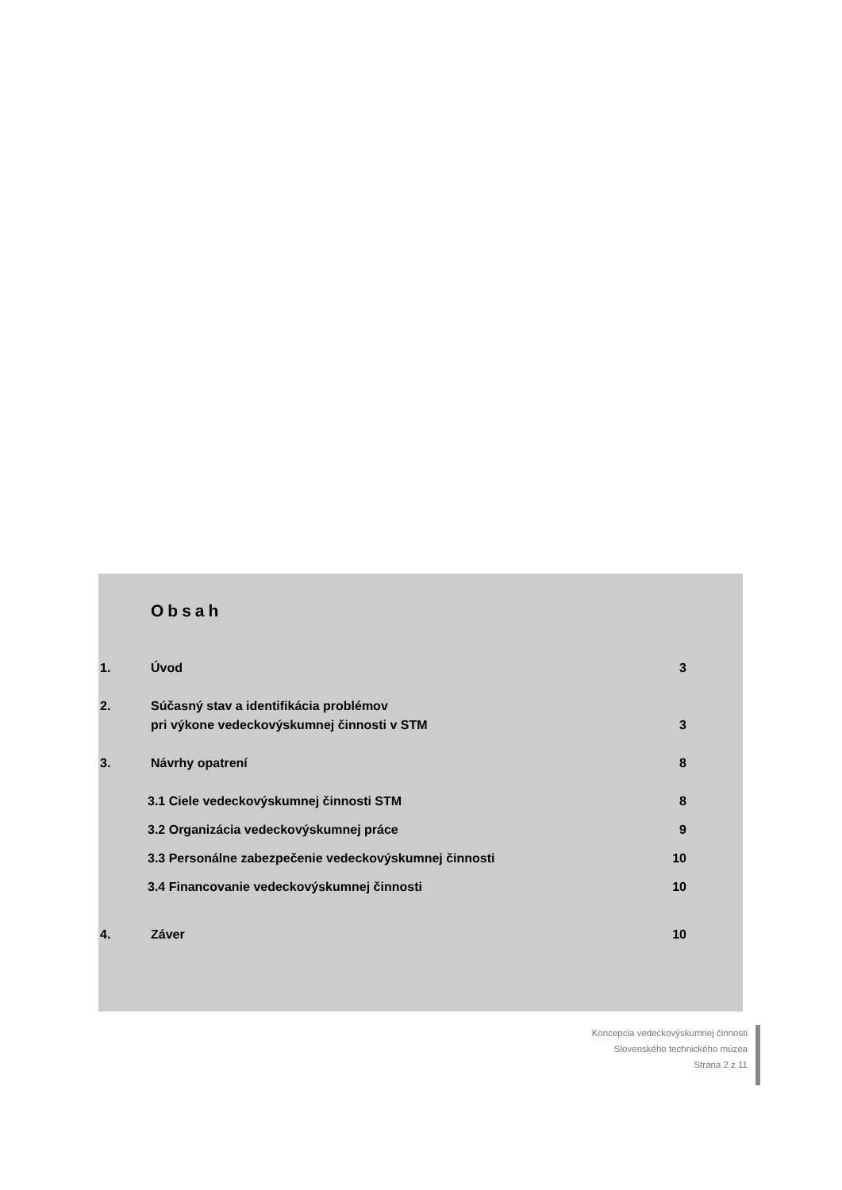Obsah
1. Úvod 3
2. Súčasný stav a identifikácia problémov
pri výkone vedeckovýskumnej činnosti v STM
3
3. Návrhy opatrení 8
3.1 Ciele vedeckovýskumnej činnosti STM 8
3.2 Organizácia vedeckovýskumnej práce 9
3.3 Personálne zabezpečenie vedeckovýskumnej činnosti 10
3.4 Financovanie vedeckovýskumnej činnosti 10
4. Záver 10
Koncepcia vedeckovýskumnej činnosti
Slovenského technického múzea
Strana 2 z 11